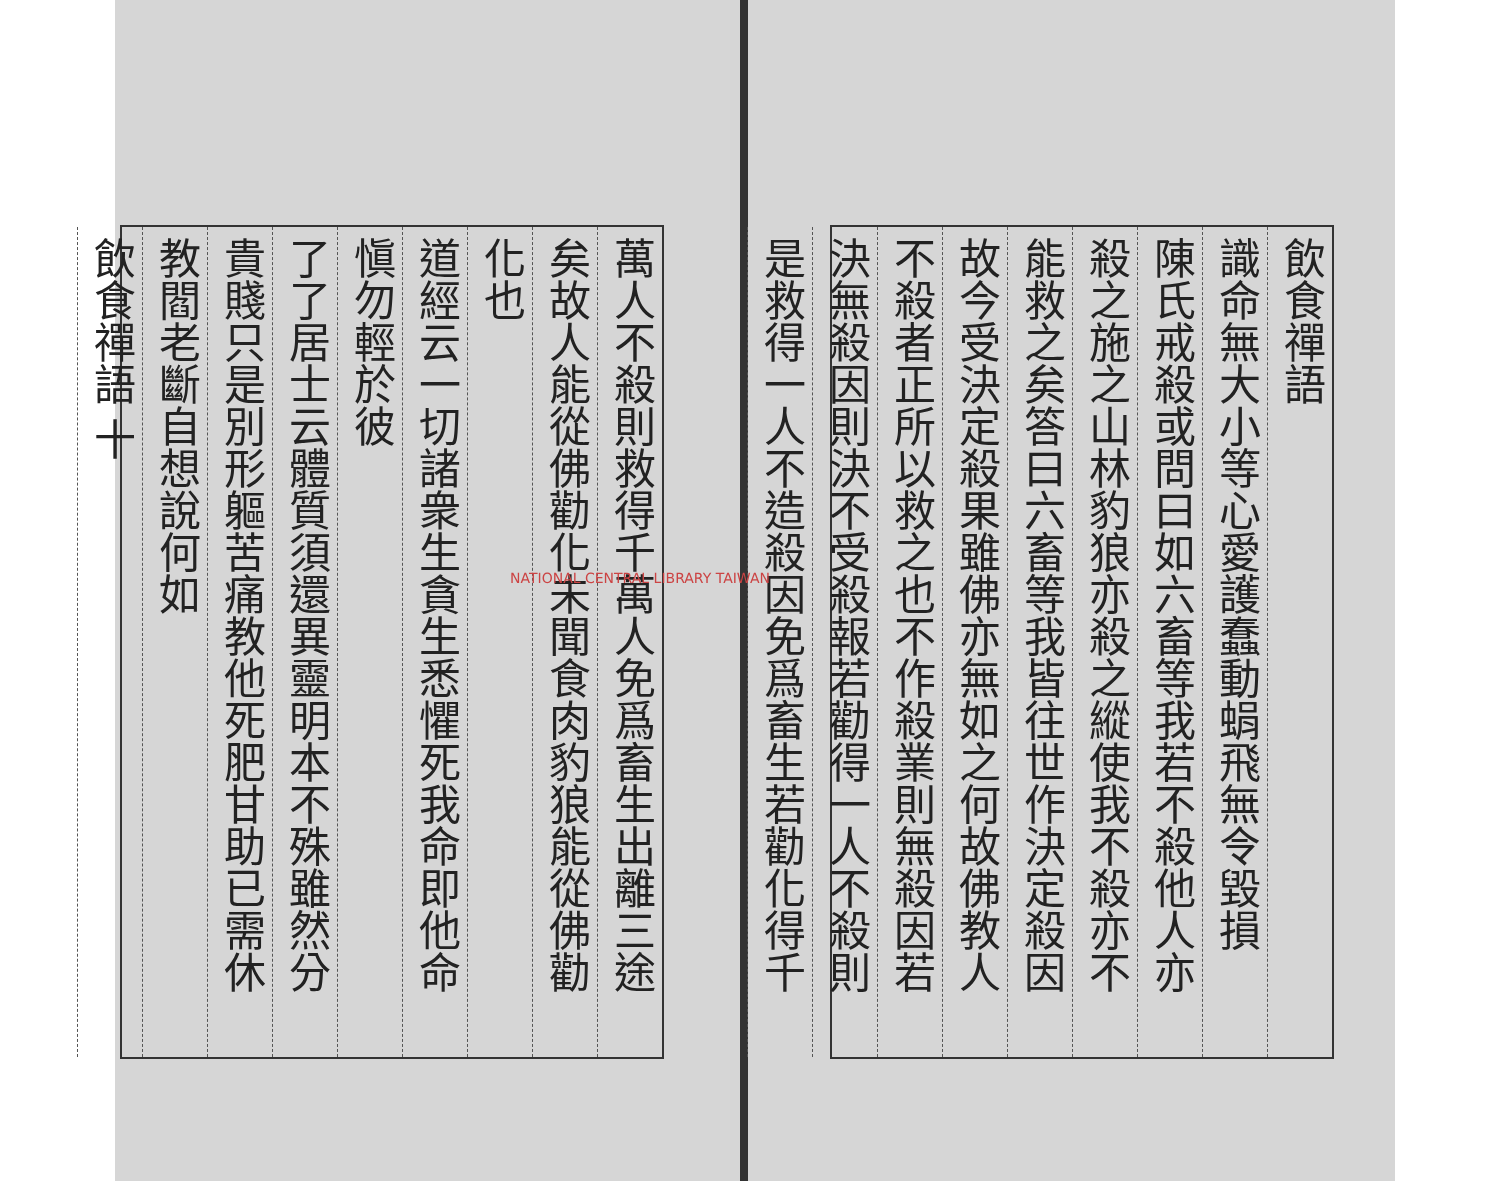飲食禪語
識命無大小等心愛護蠢動蜎飛無令毀損
陳氏戒殺或問曰如六畜等我若不殺他人亦
殺之施之山林豹狼亦殺之縱使我不殺亦不
能救之矣答曰六畜等我皆往世作決定殺因
故今受決定殺果雖佛亦無如之何故佛教人
不殺者正所以救之也不作殺業則無殺因若
決無殺因則決不受殺報若勸得一人不殺則
是救得一人不造殺因免爲畜生若勸化得千
萬人不殺則救得千萬人免爲畜生出離三途
矣故人能從佛勸化未聞食肉豹狼能從佛勸
化也
道經云一切諸衆生貪生悉懼死我命即他命
愼勿輕於彼
了了居士云體質須還異靈明本不殊雖然分
貴賤只是別形軀苦痛教他死肥甘助已需休
教閻老斷自想說何如
飲食禪語 十
NATIONAL CENTRAL LIBRARY TAIWAN